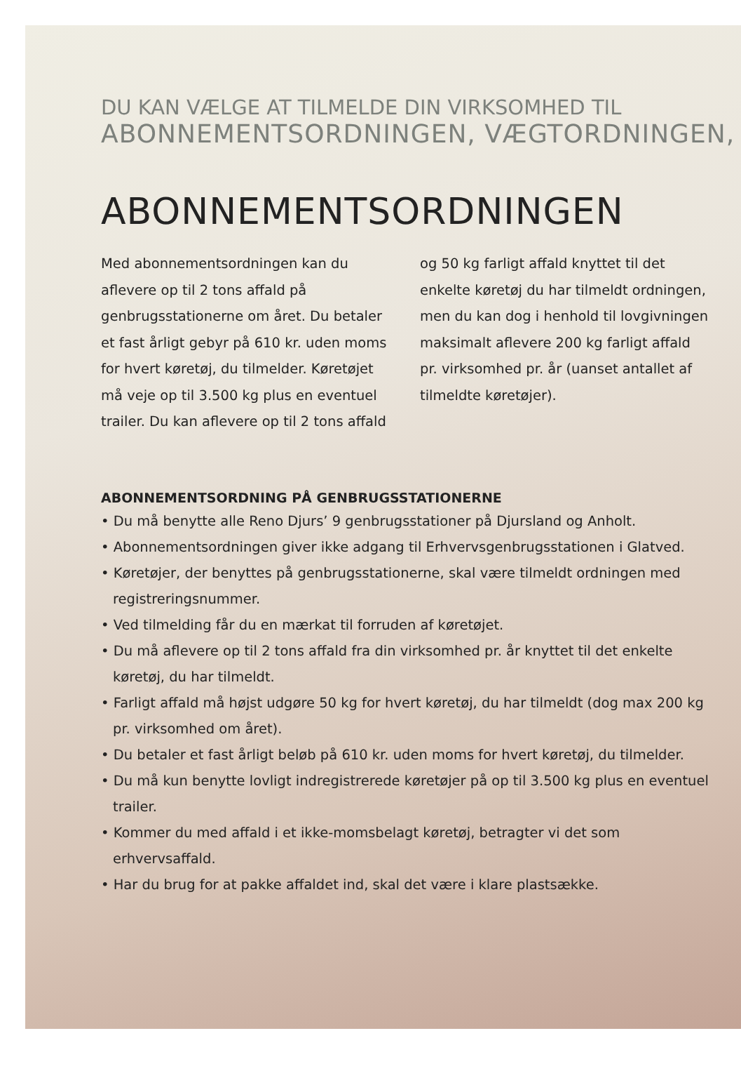DU KAN VÆLGE AT TILMELDE DIN VIRKSOMHED TIL
ABONNEMENTSORDNINGEN, VÆGTORDNINGEN,
ABONNEMENTSORDNINGEN
Med abonnementsordningen kan du aflevere op til 2 tons affald på genbrugsstationerne om året. Du betaler et fast årligt gebyr på 610 kr. uden moms for hvert køretøj, du tilmelder. Køretøjet må veje op til 3.500 kg plus en eventuel trailer. Du kan aflevere op til 2 tons affald og 50 kg farligt affald knyttet til det enkelte køretøj du har tilmeldt ordningen, men du kan dog i henhold til lovgivningen maksimalt aflevere 200 kg farligt affald pr. virksomhed pr. år (uanset antallet af tilmeldte køretøjer).
ABONNEMENTSORDNING PÅ GENBRUGSSTATIONERNE
• Du må benytte alle Reno Djurs’ 9 genbrugsstationer på Djursland og Anholt.
• Abonnementsordningen giver ikke adgang til Erhvervsgenbrugsstationen i Glatved.
• Køretøjer, der benyttes på genbrugsstationerne, skal være tilmeldt ordningen med registreringsnummer.
• Ved tilmelding får du en mærkat til forruden af køretøjet.
• Du må aflevere op til 2 tons affald fra din virksomhed pr. år knyttet til det enkelte køretøj, du har tilmeldt.
• Farligt affald må højst udgøre 50 kg for hvert køretøj, du har tilmeldt (dog max 200 kg pr. virksomhed om året).
• Du betaler et fast årligt beløb på 610 kr. uden moms for hvert køretøj, du tilmelder.
• Du må kun benytte lovligt indregistrerede køretøjer på op til 3.500 kg plus en eventuel trailer.
• Kommer du med affald i et ikke-momsbelagt køretøj, betragter vi det som erhvervsaffald.
• Har du brug for at pakke affaldet ind, skal det være i klare plastsække.